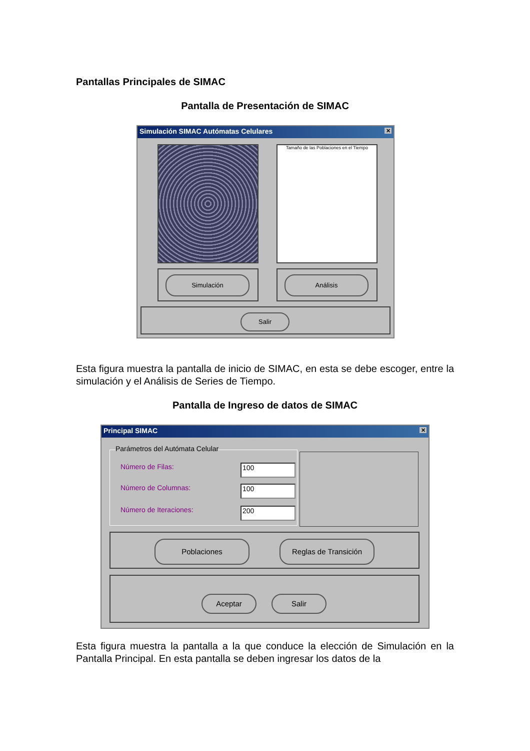Pantallas Principales de SIMAC
Pantalla de Presentación de SIMAC
Simulación SIMAC Autómatas Celulares ✕
Tamaño de las Poblaciones en el Tiempo
Simulación Análisis
Salir
Esta figura muestra la pantalla de inicio de SIMAC, en esta se debe escoger, entre la simulación y el Análisis de Series de Tiempo.
Pantalla de Ingreso de datos de SIMAC
Principal SIMAC ✕
Parámetros del Autómata Celular
Número de Filas: 100
Número de Columnas: 100
Número de Iteraciones: 200
Poblaciones Reglas de Transición
Aceptar Salir
Esta figura muestra la pantalla a la que conduce la elección de Simulación en la Pantalla Principal. En esta pantalla se deben ingresar los datos de la